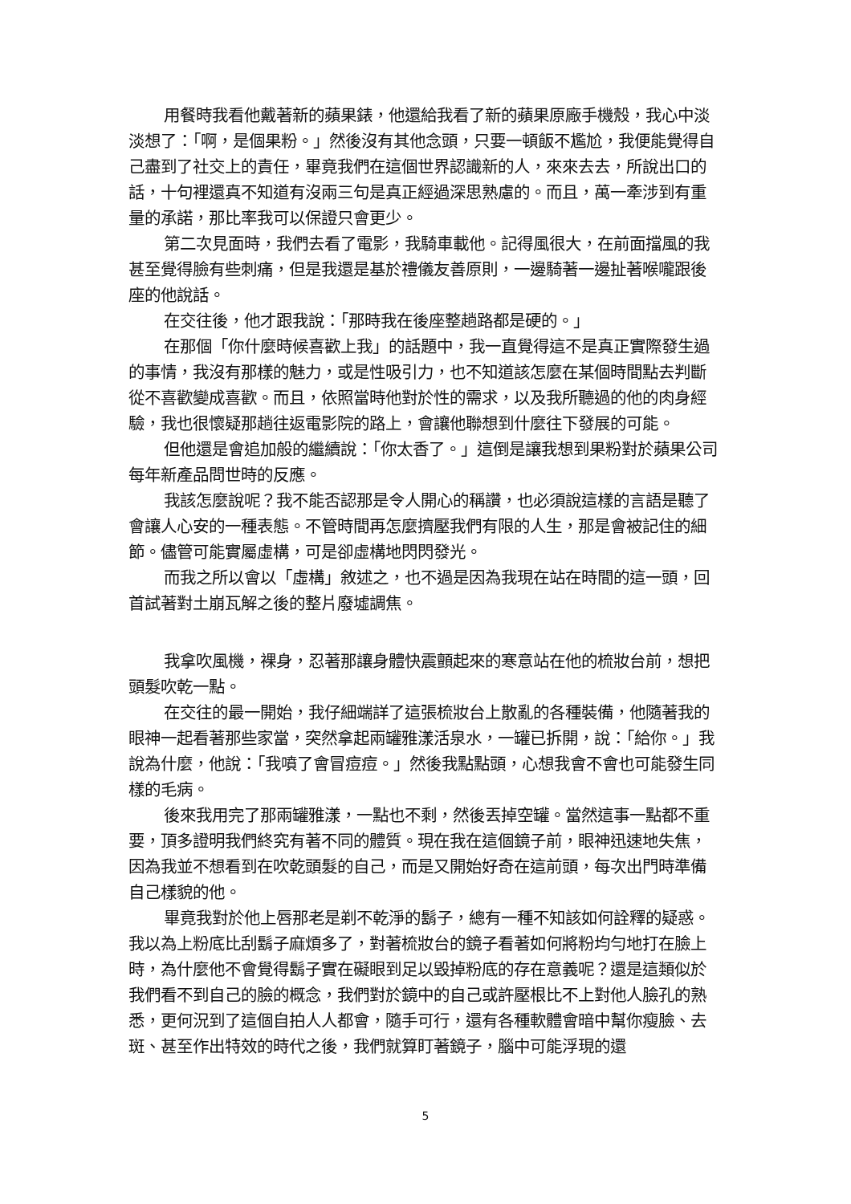用餐時我看他戴著新的蘋果錶，他還給我看了新的蘋果原廠手機殼，我心中淡淡想了：「啊，是個果粉。」然後沒有其他念頭，只要一頓飯不尷尬，我便能覺得自己盡到了社交上的責任，畢竟我們在這個世界認識新的人，來來去去，所說出口的話，十句裡還真不知道有沒兩三句是真正經過深思熟慮的。而且，萬一牽涉到有重量的承諾，那比率我可以保證只會更少。
第二次見面時，我們去看了電影，我騎車載他。記得風很大，在前面擋風的我甚至覺得臉有些刺痛，但是我還是基於禮儀友善原則，一邊騎著一邊扯著喉嚨跟後座的他說話。
在交往後，他才跟我說：「那時我在後座整趟路都是硬的。」
在那個「你什麼時候喜歡上我」的話題中，我一直覺得這不是真正實際發生過的事情，我沒有那樣的魅力，或是性吸引力，也不知道該怎麼在某個時間點去判斷從不喜歡變成喜歡。而且，依照當時他對於性的需求，以及我所聽過的他的肉身經驗，我也很懷疑那趟往返電影院的路上，會讓他聯想到什麼往下發展的可能。
但他還是會追加般的繼續說：「你太香了。」這倒是讓我想到果粉對於蘋果公司每年新產品問世時的反應。
我該怎麼說呢？我不能否認那是令人開心的稱讚，也必須說這樣的言語是聽了會讓人心安的一種表態。不管時間再怎麼擠壓我們有限的人生，那是會被記住的細節。儘管可能實屬虛構，可是卻虛構地閃閃發光。
而我之所以會以「虛構」敘述之，也不過是因為我現在站在時間的這一頭，回首試著對土崩瓦解之後的整片廢墟調焦。
我拿吹風機，裸身，忍著那讓身體快震顫起來的寒意站在他的梳妝台前，想把頭髮吹乾一點。
在交往的最一開始，我仔細端詳了這張梳妝台上散亂的各種裝備，他隨著我的眼神一起看著那些家當，突然拿起兩罐雅漾活泉水，一罐已拆開，說：「給你。」我說為什麼，他說：「我噴了會冒痘痘。」然後我點點頭，心想我會不會也可能發生同樣的毛病。
後來我用完了那兩罐雅漾，一點也不剩，然後丟掉空罐。當然這事一點都不重要，頂多證明我們終究有著不同的體質。現在我在這個鏡子前，眼神迅速地失焦，因為我並不想看到在吹乾頭髮的自己，而是又開始好奇在這前頭，每次出門時準備自己樣貌的他。
畢竟我對於他上唇那老是剃不乾淨的鬍子，總有一種不知該如何詮釋的疑惑。我以為上粉底比刮鬍子麻煩多了，對著梳妝台的鏡子看著如何將粉均勻地打在臉上時，為什麼他不會覺得鬍子實在礙眼到足以毀掉粉底的存在意義呢？還是這類似於我們看不到自己的臉的概念，我們對於鏡中的自己或許壓根比不上對他人臉孔的熟悉，更何況到了這個自拍人人都會，隨手可行，還有各種軟體會暗中幫你瘦臉、去斑、甚至作出特效的時代之後，我們就算盯著鏡子，腦中可能浮現的還
5